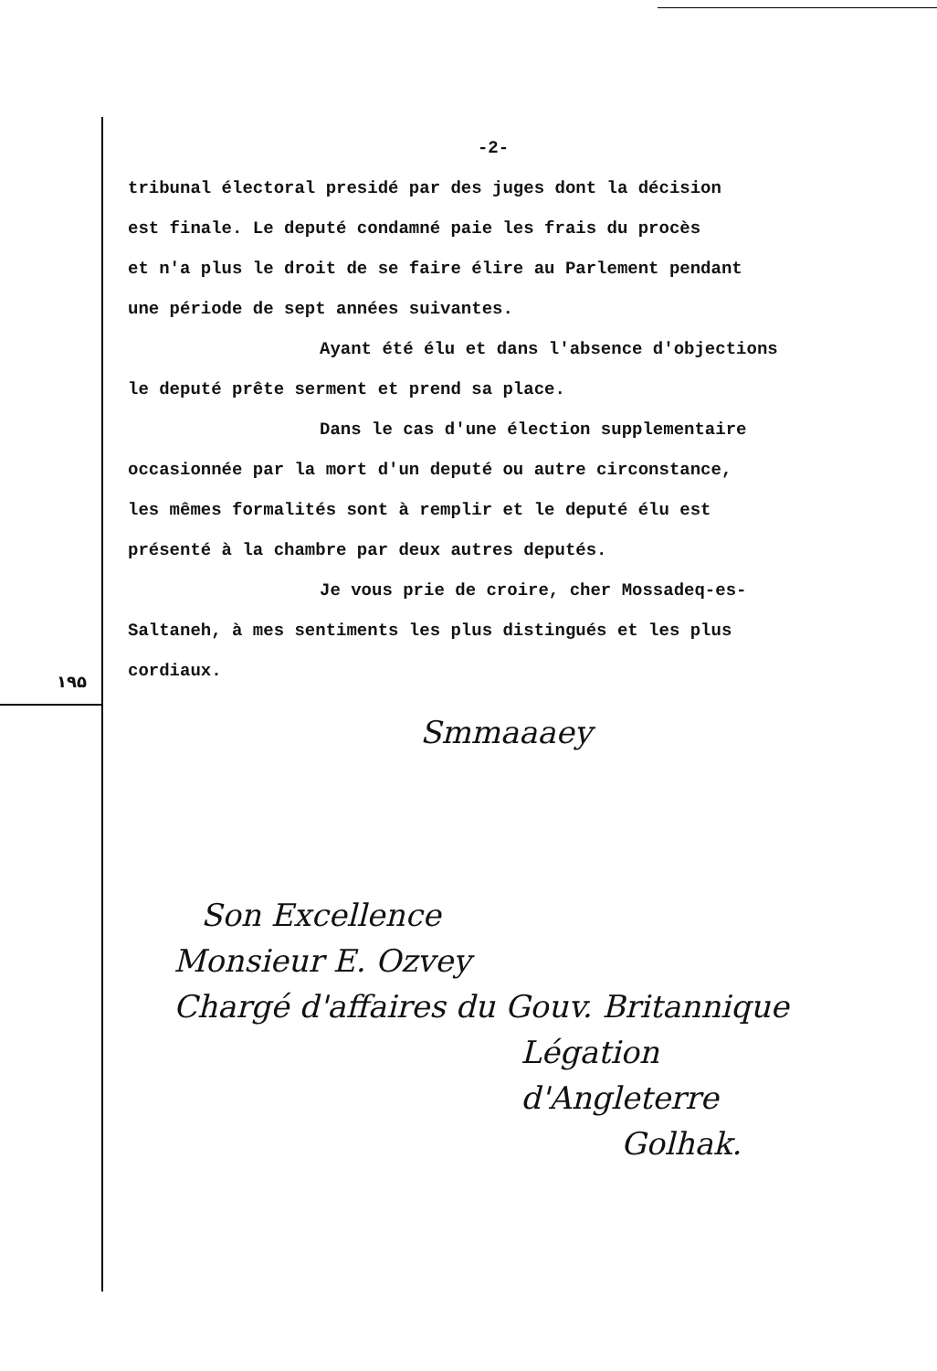۱۹۵
-2-
tribunal électoral presidé par des juges dont la décision
est finale. Le deputé condamné paie les frais du procès
et n'a plus le droit de se faire élire au Parlement pendant
une période de sept années suivantes.
Ayant été élu et dans l'absence d'objections
le deputé prête serment et prend sa place.
Dans le cas d'une élection supplementaire
occasionnée par la mort d'un deputé ou autre circonstance,
les mêmes formalités sont à remplir et le deputé élu est
présenté à la chambre par deux autres deputés.
Je vous prie de croire, cher Mossadeq-es-
Saltaneh, à mes sentiments les plus distingués et les plus
cordiaux.
Smmaaaey
Son Excellence
Monsieur E. Ozvey
Chargé d'affaires du Gouv. Britannique
Légation d'Angleterre
Golhak.